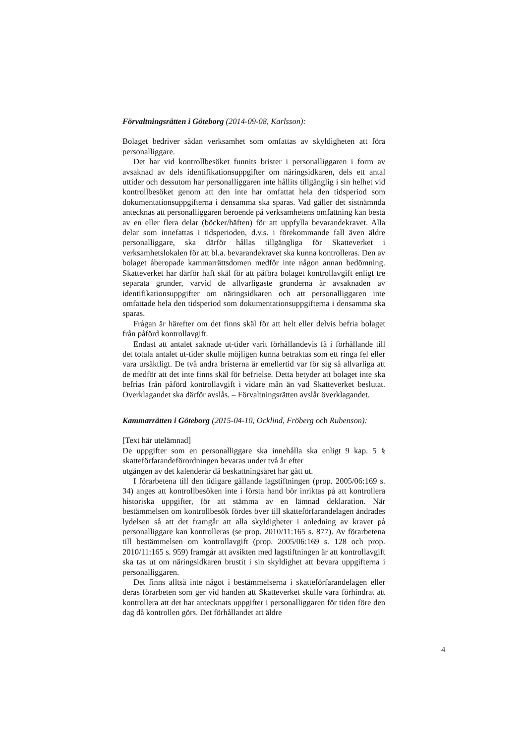Förvaltningsrätten i Göteborg (2014-09-08, Karlsson):
Bolaget bedriver sådan verksamhet som omfattas av skyldigheten att föra personalliggare.
Det har vid kontrollbesöket funnits brister i personalliggaren i form av avsaknad av dels identifikationsuppgifter om näringsidkaren, dels ett antal uttider och dessutom har personalliggaren inte hållits tillgänglig i sin helhet vid kontrollbesöket genom att den inte har omfattat hela den tidsperiod som dokumentationsuppgifterna i densamma ska sparas. Vad gäller det sistnämnda antecknas att personalliggaren beroende på verksamhetens omfattning kan bestå av en eller flera delar (böcker/häften) för att uppfylla bevarandekravet. Alla delar som innefattas i tidsperioden, d.v.s. i förekommande fall även äldre personalliggare, ska därför hållas tillgängliga för Skatteverket i verksamhetslokalen för att bl.a. bevarandekravet ska kunna kontrolleras. Den av bolaget åberopade kammarrättsdomen medför inte någon annan bedömning. Skatteverket har därför haft skäl för att påföra bolaget kontrollavgift enligt tre separata grunder, varvid de allvarligaste grunderna är avsaknaden av identifikationsuppgifter om näringsidkaren och att personalliggaren inte omfattade hela den tidsperiod som dokumentationsuppgifterna i densamma ska sparas.
Frågan är härefter om det finns skäl för att helt eller delvis befria bolaget från påförd kontrollavgift.
Endast att antalet saknade ut-tider varit förhållandevis få i förhållande till det totala antalet ut-tider skulle möjligen kunna betraktas som ett ringa fel eller vara ursäktligt. De två andra bristerna är emellertid var för sig så allvarliga att de medför att det inte finns skäl för befrielse. Detta betyder att bolaget inte ska befrias från påförd kontrollavgift i vidare mån än vad Skatteverket beslutat. Överklagandet ska därför avslås. – Förvaltningsrätten avslår överklagandet.
Kammarrätten i Göteborg (2015-04-10, Ocklind, Fröberg och Rubenson):
[Text här utelämnad]
De uppgifter som en personalliggare ska innehålla ska enligt 9 kap. 5 § skatteförfarandeförordningen bevaras under två år efter
utgången av det kalenderår då beskattningsåret har gått ut.
I förarbetena till den tidigare gällande lagstiftningen (prop. 2005/06:169 s. 34) anges att kontrollbesöken inte i första hand bör inriktas på att kontrollera historiska uppgifter, för att stämma av en lämnad deklaration. När bestämmelsen om kontrollbesök fördes över till skatteförfarandelagen ändrades lydelsen så att det framgår att alla skyldigheter i anledning av kravet på personalliggare kan kontrolleras (se prop. 2010/11:165 s. 877). Av förarbetena till bestämmelsen om kontrollavgift (prop. 2005/06:169 s. 128 och prop. 2010/11:165 s. 959) framgår att avsikten med lagstiftningen är att kontrollavgift ska tas ut om näringsidkaren brustit i sin skyldighet att bevara uppgifterna i personalliggaren.
Det finns alltså inte något i bestämmelserna i skatteförfarandelagen eller deras förarbeten som ger vid handen att Skatteverket skulle vara förhindrat att kontrollera att det har antecknats uppgifter i personalliggaren för tiden före den dag då kontrollen görs. Det förhållandet att äldre
4